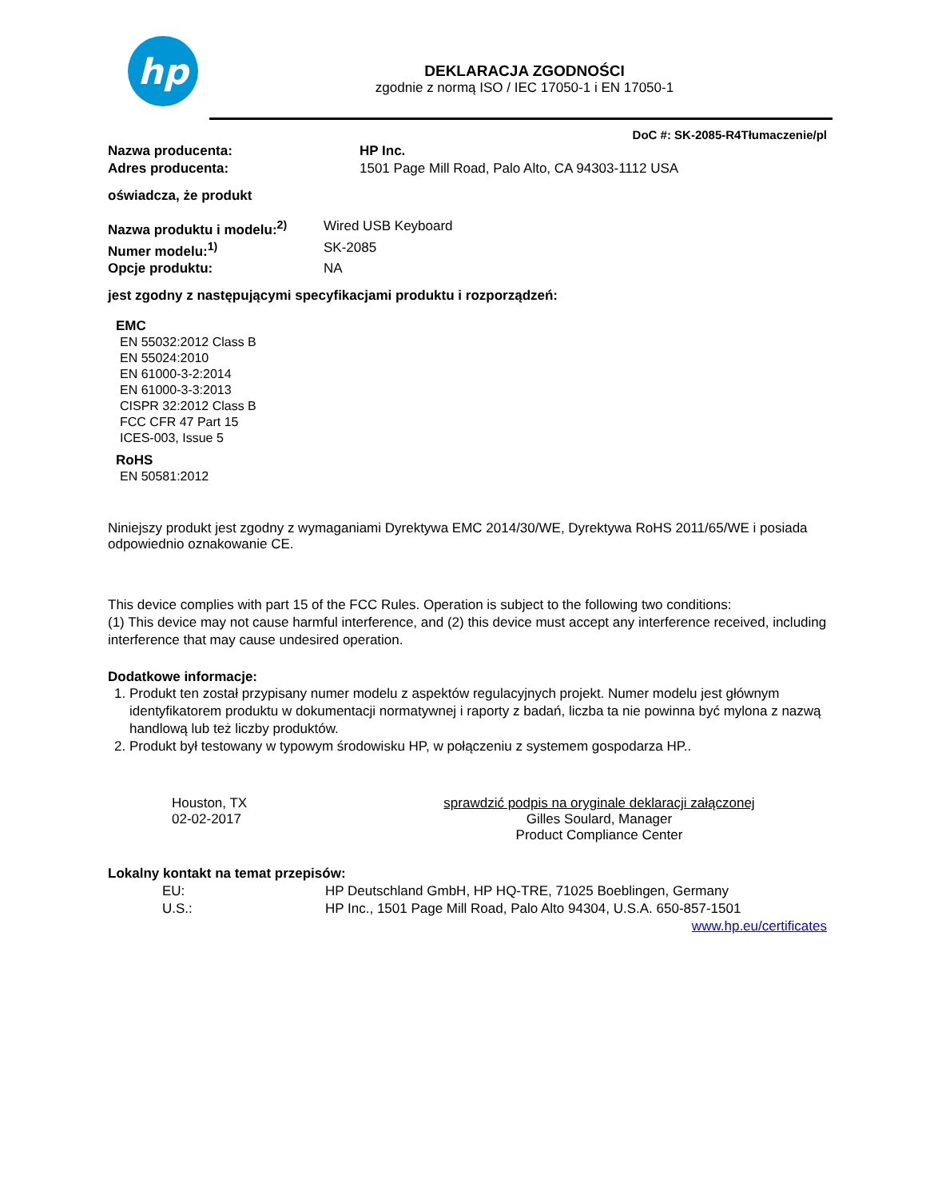hp
DEKLARACJA ZGODNOŚCI
zgodnie z normą ISO / IEC 17050-1 i EN 17050-1
DoC #: SK-2085-R4Tłumaczenie/pl
Nazwa producenta: HP Inc.
Adres producenta: 1501 Page Mill Road, Palo Alto, CA 94303-1112 USA
oświadcza, że produkt
Nazwa produktu i modelu:<sup>2)</sup> Wired USB Keyboard
Numer modelu:<sup>1)</sup> SK-2085
Opcje produktu: NA
jest zgodny z następującymi specyfikacjami produktu i rozporządzeń:
EMC
EN 55032:2012 Class B
EN 55024:2010
EN 61000-3-2:2014
EN 61000-3-3:2013
CISPR 32:2012 Class B
FCC CFR 47 Part 15
ICES-003, Issue 5
RoHS
EN 50581:2012
Niniejszy produkt jest zgodny z wymaganiami Dyrektywa EMC 2014/30/WE, Dyrektywa RoHS 2011/65/WE i posiada odpowiednio oznakowanie CE.
This device complies with part 15 of the FCC Rules. Operation is subject to the following two conditions:
(1) This device may not cause harmful interference, and (2) this device must accept any interference received, including interference that may cause undesired operation.
Dodatkowe informacje:
1. Produkt ten został przypisany numer modelu z aspektów regulacyjnych projekt. Numer modelu jest głównym identyfikatorem produktu w dokumentacji normatywnej i raporty z badań, liczba ta nie powinna być mylona z nazwą handlową lub też liczby produktów.
2. Produkt był testowany w typowym środowisku HP, w połączeniu z systemem gospodarza HP..
Houston, TX
02-02-2017
sprawdzić podpis na oryginale deklaracji załączonej
Gilles Soulard, Manager
Product Compliance Center
Lokalny kontakt na temat przepisów:
EU: HP Deutschland GmbH, HP HQ-TRE, 71025 Boeblingen, Germany
U.S.: HP Inc., 1501 Page Mill Road, Palo Alto 94304, U.S.A. 650-857-1501
www.hp.eu/certificates